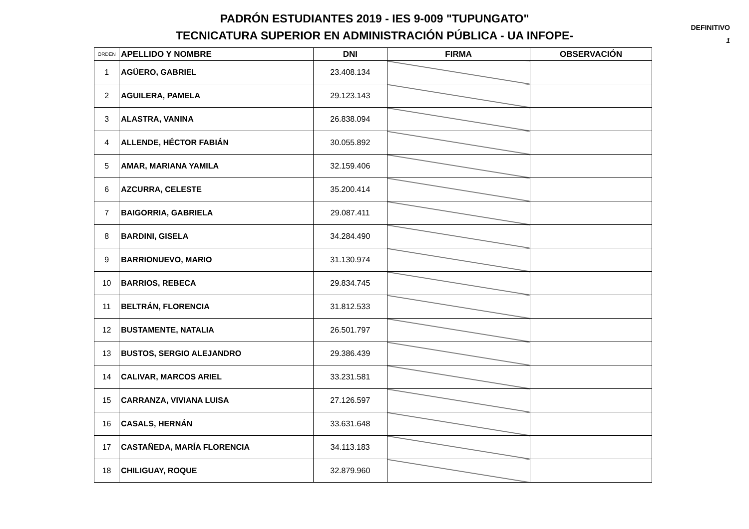PADRÓN ESTUDIANTES 2019 - IES 9-009 "TUPUNGATO"
TECNICATURA SUPERIOR EN ADMINISTRACIÓN PÚBLICA - UA INFOPE-
DEFINITIVO
1
| ORDEN | APELLIDO Y NOMBRE | DNI | FIRMA | OBSERVACIÓN |
| --- | --- | --- | --- | --- |
| 1 | AGÜERO, GABRIEL | 23.408.134 | | |
| 2 | AGUILERA, PAMELA | 29.123.143 | | |
| 3 | ALASTRA, VANINA | 26.838.094 | | |
| 4 | ALLENDE, HÉCTOR FABIÁN | 30.055.892 | | |
| 5 | AMAR, MARIANA YAMILA | 32.159.406 | | |
| 6 | AZCURRA, CELESTE | 35.200.414 | | |
| 7 | BAIGORRIA, GABRIELA | 29.087.411 | | |
| 8 | BARDINI, GISELA | 34.284.490 | | |
| 9 | BARRIONUEVO, MARIO | 31.130.974 | | |
| 10 | BARRIOS, REBECA | 29.834.745 | | |
| 11 | BELTRÁN, FLORENCIA | 31.812.533 | | |
| 12 | BUSTAMENTE, NATALIA | 26.501.797 | | |
| 13 | BUSTOS, SERGIO ALEJANDRO | 29.386.439 | | |
| 14 | CALIVAR, MARCOS ARIEL | 33.231.581 | | |
| 15 | CARRANZA, VIVIANA LUISA | 27.126.597 | | |
| 16 | CASALS, HERNÁN | 33.631.648 | | |
| 17 | CASTAÑEDA, MARÍA FLORENCIA | 34.113.183 | | |
| 18 | CHILIGUAY, ROQUE | 32.879.960 | | |